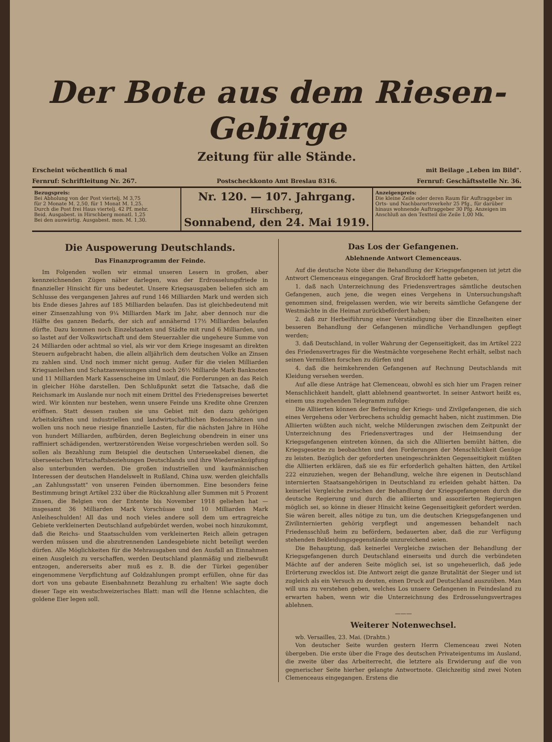Der Bote aus dem Riesen-Gebirge
Zeitung für alle Stände.
Erscheint wöchentlich 6 mal mit Beilage „Leben im Bild".
Fernruf: Schriftleitung Nr. 267. Postscheckkonto Amt Breslau 8316. Fernruf: Geschäftsstelle Nr. 36.
Bezugspreis:
Bei Abholung von der Post viertelj. M 3,75
für 2 Monate M. 2,50, für 1 Monat M. 1,25.
Durch die Post frei Haus viertelj. 42 Pf. mehr.
Beid. Ausgabest. in Hirschberg monatl. 1,25
Bei den auswärtig. Ausgabest. mon. M. 1,30.
Nr. 120. — 107. Jahrgang.
Hirschberg,
Sonnabend, den 24. Mai 1919.
Anzeigenpreis:
Die kleine Zeile oder deren Raum für Auftraggeber im Orts- und Nachbarortsverkehr 25 Pfg., für darüber hinaus wohnende Auftraggeber 30 Pfg. Anzeigen im Anschluß an den Textteil die Zeile 1,00 Mk.
Die Auspowerung Deutschlands.
Das Finanzprogramm der Feinde.
Im Folgenden wollen wir einmal unseren Lesern in großen, aber kennzeichnenden Zügen näher darlegen, was der Erdrosselungsfriede in finanzieller Hinsicht für uns bedeutet. Unsere Kriegsausgaben beliefen sich am Schlusse des vergangenen Jahres auf rund 146 Milliarden Mark und werden sich bis Ende dieses Jahres auf 185 Milliarden belaufen. Das ist gleichbedeutend mit einer Zinsenzahlung von 9¼ Milliarden Mark im Jahr, aber dennoch nur die Hälfte des ganzen Bedarfs, der sich auf annähernd 17½ Milliarden belaufen dürfte. Dazu kommen noch Einzelstaaten und Städte mit rund 6 Milliarden, und so lastet auf der Volkswirtschaft und dem Steuerzahler die ungeheure Summe von 24 Milliarden oder achtmal so viel, als wir vor dem Kriege insgesamt an direkten Steuern aufgebracht haben, die allein alljährlich dem deutschen Volke an Zinsen zu zahlen sind. Und noch immer nicht genug. Außer für die vielen Milliarden Kriegsanleihen und Schatzanweisungen sind noch 26½ Milliarde Mark Banknoten und 11 Milliarden Mark Kassenscheine im Umlauf, die Forderungen an das Reich in gleicher Höhe darstellen. Den Schlußpunkt setzt die Tatsache, daß die Reichsmark im Auslande nur noch mit einem Drittel des Friedenspreises bewertet wird. Wir könnten nur bestehen, wenn unsere Feinde uns Kredite ohne Grenzen eröffnen. Statt dessen rauben sie uns Gebiet mit den dazu gehörigen Arbeitskräften und industriellen und landwirtschaftlichen Bodenschätzen und wollen uns noch neue riesige finanzielle Lasten, für die nächsten Jahre in Höhe von hundert Milliarden, aufbürden, deren Begleichung obendrein in einer uns raffiniert schädigenden, wertzerstörenden Weise vorgeschrieben werden soll. So sollen als Bezahlung zum Beispiel die deutschen Unterseekabel dienen, die überseeischen Wirtschaftsbeziehungen Deutschlands und ihre Wiederanknüpfung also unterbunden werden. Die großen industriellen und kaufmännischen Interessen der deutschen Handelswelt in Rußland, China usw. werden gleichfalls „an Zahlungsstatt" von unseren Feinden übernommen. Eine besonders feine Bestimmung bringt Artikel 232 über die Rückzahlung aller Summen mit 5 Prozent Zinsen, die Belgien von der Entente bis November 1918 geliehen hat — insgesamt 36 Milliarden Mark Vorschüsse und 10 Milliarden Mark Anleiheschulden! All das und noch vieles andere soll dem um ertragreiche Gebiete verkleinerten Deutschland aufgebürdet werden, wobei noch hinzukommt, daß die Reichs- und Staatsschulden vom verkleinerten Reich allein getragen werden müssen und die abzutrennenden Landesgebiete nicht beteiligt werden dürfen. Alle Möglichkeiten für die Mehrausgaben und den Ausfall an Einnahmen einen Ausgleich zu verschaffen, werden Deutschland planmäßig und zielbewußt entzogen, andererseits aber muß es z. B. die der Türkei gegenüber eingenommene Verpflichtung auf Goldzahlungen prompt erfüllen, ohne für das dort von uns gebaute Eisenbahnnetz Bezahlung zu erhalten! Wie sagte doch dieser Tage ein westschweizerisches Blatt: man will die Henne schlachten, die goldene Eier legen soll.
Das Los der Gefangenen.
Ablehnende Antwort Clemenceaus.
Auf die deutsche Note über die Behandlung der Kriegsgefangenen ist jetzt die Antwort Clemenceaus eingegangen. Graf Brockdorff hatte gebeten,
1. daß nach Unterzeichnung des Friedensvertrages sämtliche deutschen Gefangenen, auch jene, die wegen eines Vergehens in Untersuchungshaft genommen sind, freigelassen werden, wie wir bereits sämtliche Gefangene der Westmächte in die Heimat zurückbefördert haben;
2. daß zur Herbeiführung einer Verständigung über die Einzelheiten einer besseren Behandlung der Gefangenen mündliche Verhandlungen gepflegt werden;
3. daß Deutschland, in voller Wahrung der Gegenseitigkeit, das im Artikel 222 des Friedensvertrages für die Westmächte vorgesehene Recht erhält, selbst nach seinen Vermißten forschen zu dürfen und
4. daß die heimkehrenden Gefangenen auf Rechnung Deutschlands mit Kleidung versehen werden.
Auf alle diese Anträge hat Clemenceau, obwohl es sich hier um Fragen reiner Menschlichkeit handelt, glatt ablehnend geantwortet. In seiner Antwort heißt es, einem uns zugehenden Telegramm zufolge:
Die Alliierten können der Befreiung der Kriegs- und Zivilgefangenen, die sich eines Vergehens oder Verbrechens schuldig gemacht haben, nicht zustimmen. Die Alliierten wüßten auch nicht, welche Milderungen zwischen dem Zeitpunkt der Unterzeichnung des Friedensvertrages und der Heimsendung der Kriegsgefangenen eintreten können, da sich die Alliierten bemüht hätten, die Kriegsgesetze zu beobachten und den Forderungen der Menschlichkeit Genüge zu leisten. Bezüglich der geforderten uneingeschränkten Gegenseitigkeit müßten die Alliierten erklären, daß sie es für erforderlich gehalten hätten, den Artikel 222 einzuziehen, wegen der Behandlung, welche ihre eigenen in Deutschland internierten Staatsangehörigen in Deutschland zu erleiden gehabt hätten. Da keinerlei Vergleiche zwischen der Behandlung der Kriegsgefangenen durch die deutsche Regierung und durch die alliierten und assoziierten Regierungen möglich sei, so könne in dieser Hinsicht keine Gegenseitigkeit gefordert werden. Sie wären bereit, alles nötige zu tun, um die deutschen Kriegsgefangenen und Zivilinternierten gehörig verpflegt und angemessen behandelt nach Friedensschluß heim zu befördern, bedauerten aber, daß die zur Verfügung stehenden Bekleidungsgegenstände unzureichend seien.
Die Behauptung, daß keinerlei Vergleiche zwischen der Behandlung der Kriegsgefangenen durch Deutschland einerseits und durch die verbündeten Mächte auf der anderen Seite möglich sei, ist so ungeheuerlich, daß jede Erörterung zwecklos ist. Die Antwort zeigt die ganze Brutalität der Sieger und ist zugleich als ein Versuch zu deuten, einen Druck auf Deutschland auszuüben. Man will uns zu verstehen geben, welches Los unsere Gefangenen in Feindesland zu erwarten haben, wenn wir die Unterzeichnung des Erdrosselungsvertrages ablehnen.
———
Weiterer Notenwechsel.
wb. Versailles, 23. Mai. (Drahtn.)
Von deutscher Seite wurden gestern Herrn Clemenceau zwei Noten übergeben. Die erste über die Frage des deutschen Privateigentums im Ausland, die zweite über das Arbeiterrecht, die letztere als Erwiderung auf die von gegnerischer Seite hierher gelangte Antwortnote. Gleichzeitig sind zwei Noten Clemenceaus eingegangen. Erstens die